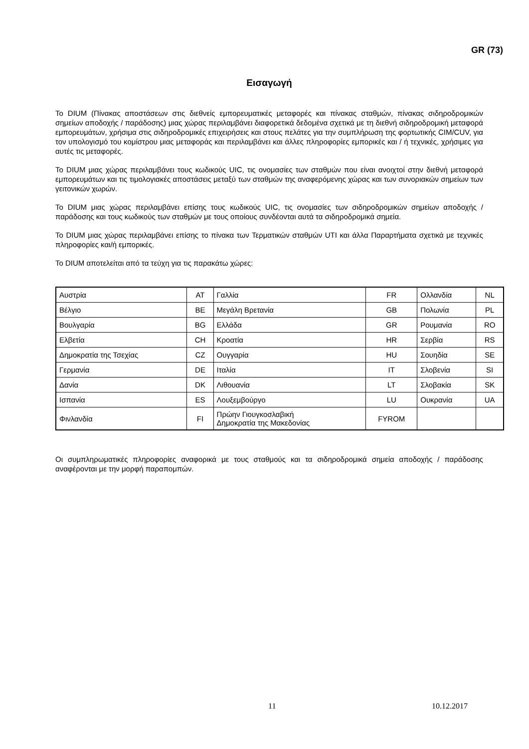GR (73)
Εισαγωγή
Το DIUM (Πίνακας αποστάσεων στις διεθνείς εμπορευματικές μεταφορές και πίνακας σταθμών, πίνακας σιδηροδρομικών σημείων αποδοχής / παράδοσης) μιας χώρας περιλαμβάνει διαφορετικά δεδομένα σχετικά με τη διεθνή σιδηροδρομική μεταφορά εμπορευμάτων, χρήσιμα στις σιδηροδρομικές επιχειρήσεις και στους πελάτες για την συμπλήρωση της φορτωτικής CIM/CUV, για τον υπολογισμό του κομίστρου μιας μεταφοράς και περιλαμβάνει και άλλες πληροφορίες εμπορικές και / ή τεχνικές, χρήσιμες για αυτές τις μεταφορές.
Το DIUM μιας χώρας περιλαμβάνει τους κωδικούς UIC, τις ονομασίες των σταθμών που είναι ανοιχτοί στην διεθνή μεταφορά εμπορευμάτων και τις τιμολογιακές αποστάσεις μεταξύ των σταθμών της αναφερόμενης χώρας και των συνοριακών σημείων των γειτονικών χωρών.
Το DIUM μιας χώρας περιλαμβάνει επίσης τους κωδικούς UIC, τις ονομασίες των σιδηροδρομικών σημείων αποδοχής / παράδοσης και τους κωδικούς των σταθμών με τους οποίους συνδέονται αυτά τα σιδηροδρομικά σημεία.
Το DIUM μιας χώρας περιλαμβάνει επίσης το πίνακα των Τερματικών σταθμών UTI και άλλα Παραρτήματα σχετικά με τεχνικές πληροφορίες και/ή εμπορικές.
Το DIUM αποτελείται από τα τεύχη για τις παρακάτω χώρες:
| Αυστρία | AT | Γαλλία | FR | Ολλανδία | NL |
| Βέλγιο | BE | Μεγάλη Βρετανία | GB | Πολωνία | PL |
| Βουλγαρία | BG | Ελλάδα | GR | Ρουμανία | RO |
| Ελβετία | CH | Κροατία | HR | Σερβία | RS |
| Δημοκρατία της Τσεχίας | CZ | Ουγγαρία | HU | Σουηδία | SE |
| Γερμανία | DE | Ιταλία | IT | Σλοβενία | SI |
| Δανία | DK | Λιθουανία | LT | Σλοβακία | SK |
| Ισπανία | ES | Λουξεμβούργο | LU | Ουκρανία | UA |
| Φινλανδία | FI | Πρώην Γιουγκοσλαβική Δημοκρατία της Μακεδονίας | FYROM | | |
Οι συμπληρωματικές πληροφορίες αναφορικά με τους σταθμούς και τα σιδηροδρομικά σημεία αποδοχής / παράδοσης αναφέρονται με την μορφή παραπομπών.
11 10.12.2017